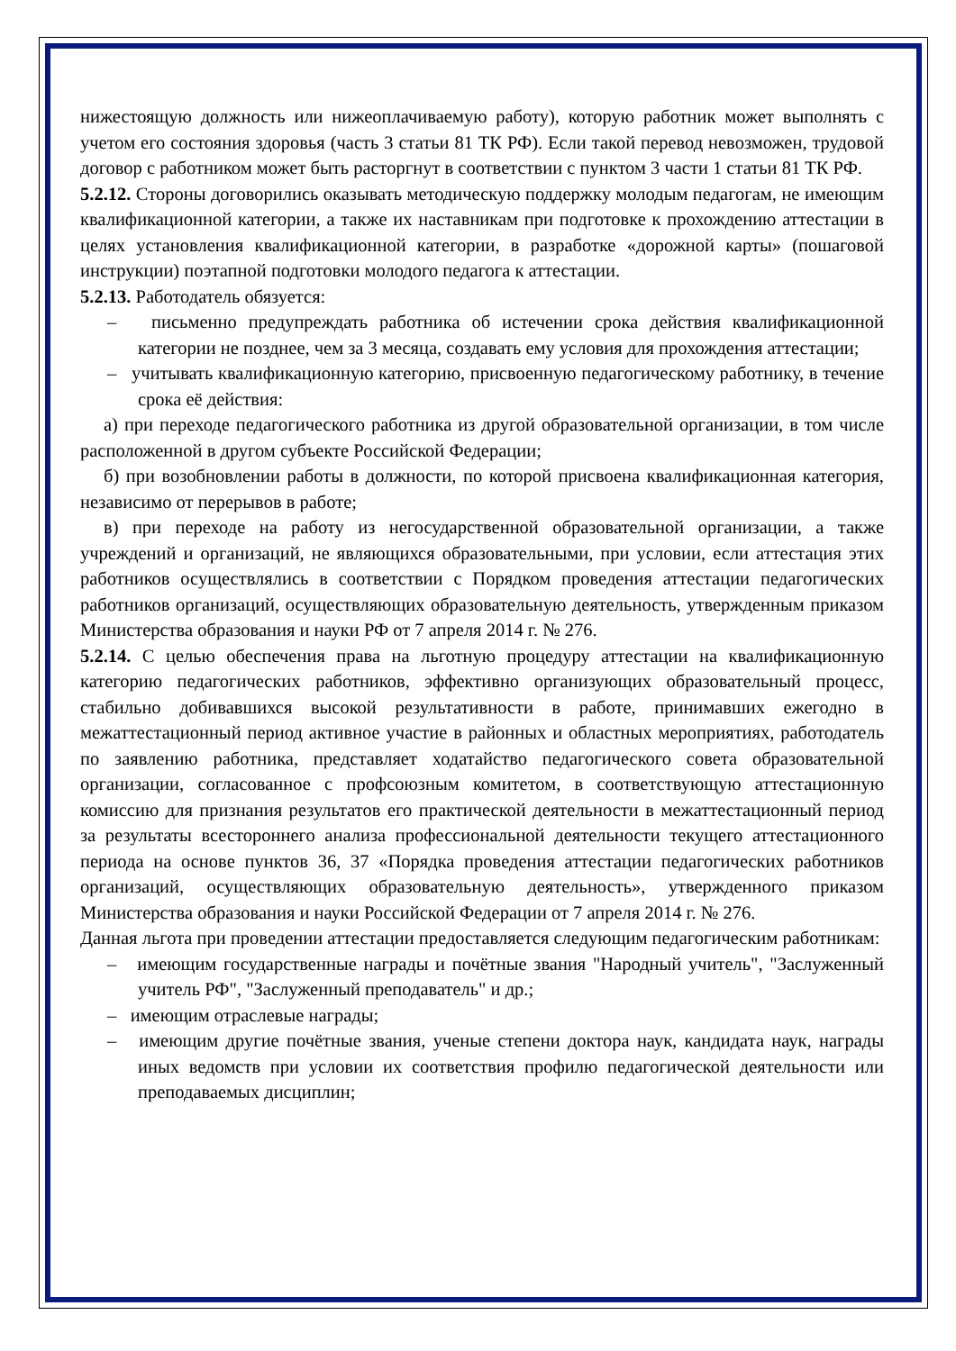нижестоящую должность или нижеоплачиваемую работу), которую работник может выполнять с учетом его состояния здоровья (часть 3 статьи 81 ТК РФ). Если такой перевод невозможен, трудовой договор с работником может быть расторгнут в соответствии с пунктом 3 части 1 статьи 81 ТК РФ.
5.2.12. Стороны договорились оказывать методическую поддержку молодым педагогам, не имеющим квалификационной категории, а также их наставникам при подготовке к прохождению аттестации в целях установления квалификационной категории, в разработке «дорожной карты» (пошаговой инструкции) поэтапной подготовки молодого педагога к аттестации.
5.2.13. Работодатель обязуется:
– письменно предупреждать работника об истечении срока действия квалификационной категории не позднее, чем за 3 месяца, создавать ему условия для прохождения аттестации;
– учитывать квалификационную категорию, присвоенную педагогическому работнику, в течение срока её действия:
а) при переходе педагогического работника из другой образовательной организации, в том числе расположенной в другом субъекте Российской Федерации;
б) при возобновлении работы в должности, по которой присвоена квалификационная категория, независимо от перерывов в работе;
в) при переходе на работу из негосударственной образовательной организации, а также учреждений и организаций, не являющихся образовательными, при условии, если аттестация этих работников осуществлялись в соответствии с Порядком проведения аттестации педагогических работников организаций, осуществляющих образовательную деятельность, утвержденным приказом Министерства образования и науки РФ от 7 апреля 2014 г. № 276.
5.2.14. С целью обеспечения права на льготную процедуру аттестации на квалификационную категорию педагогических работников, эффективно организующих образовательный процесс, стабильно добивавшихся высокой результативности в работе, принимавших ежегодно в межаттестационный период активное участие в районных и областных мероприятиях, работодатель по заявлению работника, представляет ходатайство педагогического совета образовательной организации, согласованное с профсоюзным комитетом, в соответствующую аттестационную комиссию для признания результатов его практической деятельности в межаттестационный период за результаты всестороннего анализа профессиональной деятельности текущего аттестационного периода на основе пунктов 36, 37 «Порядка проведения аттестации педагогических работников организаций, осуществляющих образовательную деятельность», утвержденного приказом Министерства образования и науки Российской Федерации от 7 апреля 2014 г. № 276.
Данная льгота при проведении аттестации предоставляется следующим педагогическим работникам:
– имеющим государственные награды и почётные звания "Народный учитель", "Заслуженный учитель РФ", "Заслуженный преподаватель" и др.;
– имеющим отраслевые награды;
– имеющим другие почётные звания, ученые степени доктора наук, кандидата наук, награды иных ведомств при условии их соответствия профилю педагогической деятельности или преподаваемых дисциплин;